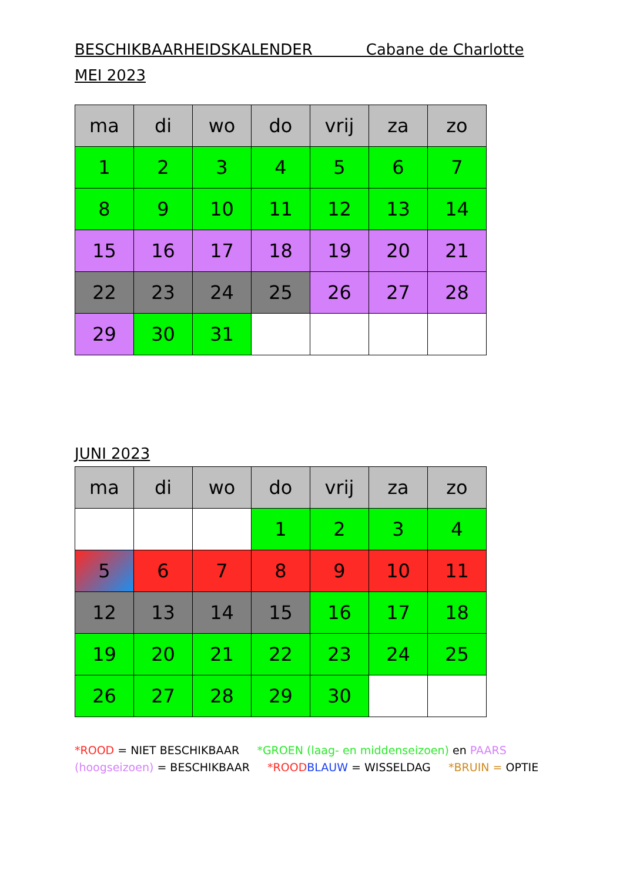BESCHIKBAARHEIDSKALENDER Cabane de Charlotte
MEI 2023
| ma | di | wo | do | vrij | za | zo |
| --- | --- | --- | --- | --- | --- | --- |
| 1 | 2 | 3 | 4 | 5 | 6 | 7 |
| 8 | 9 | 10 | 11 | 12 | 13 | 14 |
| 15 | 16 | 17 | 18 | 19 | 20 | 21 |
| 22 | 23 | 24 | 25 | 26 | 27 | 28 |
| 29 | 30 | 31 | | | | |
JUNI 2023
| ma | di | wo | do | vrij | za | zo |
| --- | --- | --- | --- | --- | --- | --- |
| | | | 1 | 2 | 3 | 4 |
| 5 | 6 | 7 | 8 | 9 | 10 | 11 |
| 12 | 13 | 14 | 15 | 16 | 17 | 18 |
| 19 | 20 | 21 | 22 | 23 | 24 | 25 |
| 26 | 27 | 28 | 29 | 30 | | |
*ROOD = NIET BESCHIKBAAR *GROEN (laag- en middenseizoen) en PAARS (hoogseizoen) = BESCHIKBAAR *ROOD BLAUW = WISSELDAG *BRUIN = OPTIE